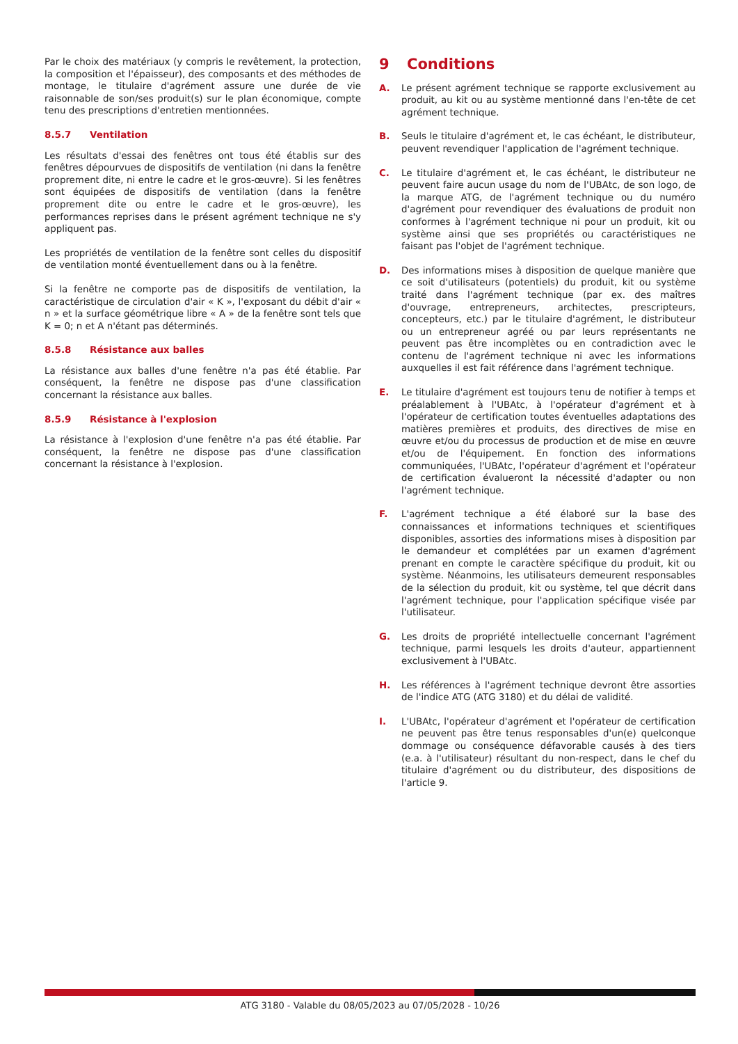Par le choix des matériaux (y compris le revêtement, la protection, la composition et l'épaisseur), des composants et des méthodes de montage, le titulaire d'agrément assure une durée de vie raisonnable de son/ses produit(s) sur le plan économique, compte tenu des prescriptions d'entretien mentionnées.
8.5.7 Ventilation
Les résultats d'essai des fenêtres ont tous été établis sur des fenêtres dépourvues de dispositifs de ventilation (ni dans la fenêtre proprement dite, ni entre le cadre et le gros-œuvre). Si les fenêtres sont équipées de dispositifs de ventilation (dans la fenêtre proprement dite ou entre le cadre et le gros-œuvre), les performances reprises dans le présent agrément technique ne s'y appliquent pas.
Les propriétés de ventilation de la fenêtre sont celles du dispositif de ventilation monté éventuellement dans ou à la fenêtre.
Si la fenêtre ne comporte pas de dispositifs de ventilation, la caractéristique de circulation d'air « K », l'exposant du débit d'air « n » et la surface géométrique libre « A » de la fenêtre sont tels que K = 0; n et A n'étant pas déterminés.
8.5.8 Résistance aux balles
La résistance aux balles d'une fenêtre n'a pas été établie. Par conséquent, la fenêtre ne dispose pas d'une classification concernant la résistance aux balles.
8.5.9 Résistance à l'explosion
La résistance à l'explosion d'une fenêtre n'a pas été établie. Par conséquent, la fenêtre ne dispose pas d'une classification concernant la résistance à l'explosion.
9 Conditions
A. Le présent agrément technique se rapporte exclusivement au produit, au kit ou au système mentionné dans l'en-tête de cet agrément technique.
B. Seuls le titulaire d'agrément et, le cas échéant, le distributeur, peuvent revendiquer l'application de l'agrément technique.
C. Le titulaire d'agrément et, le cas échéant, le distributeur ne peuvent faire aucun usage du nom de l'UBAtc, de son logo, de la marque ATG, de l'agrément technique ou du numéro d'agrément pour revendiquer des évaluations de produit non conformes à l'agrément technique ni pour un produit, kit ou système ainsi que ses propriétés ou caractéristiques ne faisant pas l'objet de l'agrément technique.
D. Des informations mises à disposition de quelque manière que ce soit d'utilisateurs (potentiels) du produit, kit ou système traité dans l'agrément technique (par ex. des maîtres d'ouvrage, entrepreneurs, architectes, prescripteurs, concepteurs, etc.) par le titulaire d'agrément, le distributeur ou un entrepreneur agréé ou par leurs représentants ne peuvent pas être incomplètes ou en contradiction avec le contenu de l'agrément technique ni avec les informations auxquelles il est fait référence dans l'agrément technique.
E. Le titulaire d'agrément est toujours tenu de notifier à temps et préalablement à l'UBAtc, à l'opérateur d'agrément et à l'opérateur de certification toutes éventuelles adaptations des matières premières et produits, des directives de mise en œuvre et/ou du processus de production et de mise en œuvre et/ou de l'équipement. En fonction des informations communiquées, l'UBAtc, l'opérateur d'agrément et l'opérateur de certification évalueront la nécessité d'adapter ou non l'agrément technique.
F. L'agrément technique a été élaboré sur la base des connaissances et informations techniques et scientifiques disponibles, assorties des informations mises à disposition par le demandeur et complétées par un examen d'agrément prenant en compte le caractère spécifique du produit, kit ou système. Néanmoins, les utilisateurs demeurent responsables de la sélection du produit, kit ou système, tel que décrit dans l'agrément technique, pour l'application spécifique visée par l'utilisateur.
G. Les droits de propriété intellectuelle concernant l'agrément technique, parmi lesquels les droits d'auteur, appartiennent exclusivement à l'UBAtc.
H. Les références à l'agrément technique devront être assorties de l'indice ATG (ATG 3180) et du délai de validité.
I. L'UBAtc, l'opérateur d'agrément et l'opérateur de certification ne peuvent pas être tenus responsables d'un(e) quelconque dommage ou conséquence défavorable causés à des tiers (e.a. à l'utilisateur) résultant du non-respect, dans le chef du titulaire d'agrément ou du distributeur, des dispositions de l'article 9.
ATG 3180 - Valable du 08/05/2023 au 07/05/2028 - 10/26